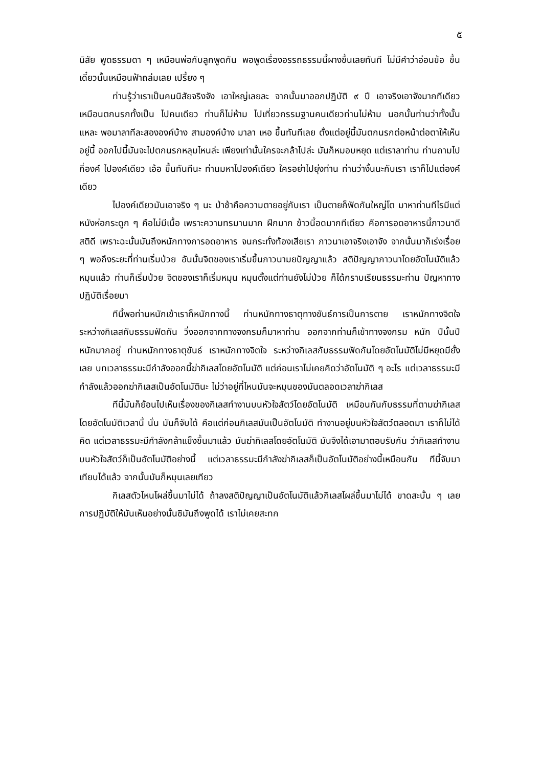๕
นิสัย พูดธรรมดา ๆ เหมือนพ่อกับลูกพูดกัน พอพูดเรื่องอรรถธรรมนี้ผางขึ้นเลยทันที ไม่มีคำว่าอ่อนข้อ ขึ้นเดี๋ยวนั้นเหมือนฟ้าถล่มเลย เปรี้ยง ๆ
ท่านรู้ว่าเราเป็นคนนิสัยจริงจัง เอาใหญ่เลยละ จากนั้นมาออกปฏิบัติ ๙ ปี เอาจริงเอาจังมากทีเดียว เหมือนตกนรกทั้งเป็น ไปคนเดียว ท่านก็ไม่ห้าม ไปเที่ยวกรรมฐานคนเดียวท่านไม่ห้าม นอกนั้นท่านว่าทั้งนั้นแหละ พอมาลาทีละสององค์บ้าง สามองค์บ้าง มาลา เหอ ขึ้นทันทีเลย ตั้งแต่อยู่นี้มันตกนรกต่อหน้าต่อตาให้เห็นอยู่นี้ ออกไปนี้มันจะไปตกนรกหลุมไหนล่ะ เพียงเท่านั้นใครจะกล้าไปล่ะ มันก็หมอบหยุด แต่เราลาท่าน ท่านถามไปกี่องค์ ไปองค์เดียว เอ้อ ขึ้นทันทีนะ ท่านมหาไปองค์เดียว ใครอย่าไปยุ่งท่าน ท่านว่างั้นนะกับเรา เราก็ไปแต่องค์เดียว
ไปองค์เดียวมันเอาจริง ๆ นะ ป่าช้าคือความตายอยู่กับเรา เป็นตายก็ฟัดกันใหญ่โต มาหาท่านทีไรมีแต่หนังห่อกระดูก ๆ คือไม่มีเนื้อ เพราะความทรมานมาก ฝึกมาก ข้าวนี้อดมากทีเดียว คือการอดอาหารนี้ภาวนาดี สติดี เพราะฉะนั้นมันถึงหนักทางการอดอาหาร จนกระทั่งท้องเสียเรา ภาวนาเอาจริงเอาจัง จากนั้นมาก็เร่งเรื่อย ๆ พอถึงระยะที่ท่านเริ่มป่วย อันนั้นจิตของเราเริ่มขึ้นภาวนามยปัญญาแล้ว สติปัญญาภาวนาโดยอัตโนมัติแล้ว หมุนแล้ว ท่านก็เริ่มป่วย จิตของเราก็เริ่มหมุน หมุนตั้งแต่ท่านยังไม่ป่วย ก็ได้กราบเรียนธรรมะท่าน ปัญหาทางปฏิบัติเรื่อยมา
ทีนี้พอท่านหนักเข้าเราก็หนักทางนี้ ท่านหนักทางธาตุทางขันธ์การเป็นการตาย เราหนักทางจิตใจ ระหว่างกิเลสกับธรรมฟัดกัน วิ่งออกจากทางจงกรมก็มาหาท่าน ออกจากท่านก็เข้าทางจงกรม หนัก ปีนั้นปีหนักมากอยู่ ท่านหนักทางธาตุขันธ์ เราหนักทางจิตใจ ระหว่างกิเลสกับธรรมฟัดกันโดยอัตโนมัติไม่มีหยุดมียั้งเลย บทเวลาธรรมะมีกำลังออกนี้ฆ่ากิเลสโดยอัตโนมัติ แต่ก่อนเราไม่เคยคิดว่าอัตโนมัติ ๆ อะไร แต่เวลาธรรมะมีกำลังแล้วออกฆ่ากิเลสเป็นอัตโนมัตินะ ไม่ว่าอยู่ที่ไหนมันจะหมุนของมันตลอดเวลาฆ่ากิเลส
ทีนี้มันก็ย้อนไปเห็นเรื่องของกิเลสทำงานบนหัวใจสัตว์โดยอัตโนมัติ เหมือนกันกับธรรมที่ตามฆ่ากิเลสโดยอัตโนมัติเวลานี้ นั่น มันก็จับได้ คือแต่ก่อนกิเลสมันเป็นอัตโนมัติ ทำงานอยู่บนหัวใจสัตว์ตลอดมา เราก็ไม่ได้คิด แต่เวลาธรรมะมีกำลังกล้าแข็งขึ้นมาแล้ว มันฆ่ากิเลสโดยอัตโนมัติ มันจึงได้เอามาตอบรับกัน ว่ากิเลสทำงานบนหัวใจสัตว์ก็เป็นอัตโนมัติอย่างนี้ แต่เวลาธรรมะมีกำลังฆ่ากิเลสก็เป็นอัตโนมัติอย่างนี้เหมือนกัน ทีนี้จับมาเทียบได้แล้ว จากนั้นมันก็หมุนเลยเทียว
กิเลสตัวไหนโผล่ขึ้นมาไม่ได้ ถ้าลงสติปัญญาเป็นอัตโนมัติแล้วกิเลสโผล่ขึ้นมาไม่ได้ ขาดสะบั้น ๆ เลย การปฏิบัติให้มันเห็นอย่างนั้นซิมันถึงพูดได้ เราไม่เคยสะทก